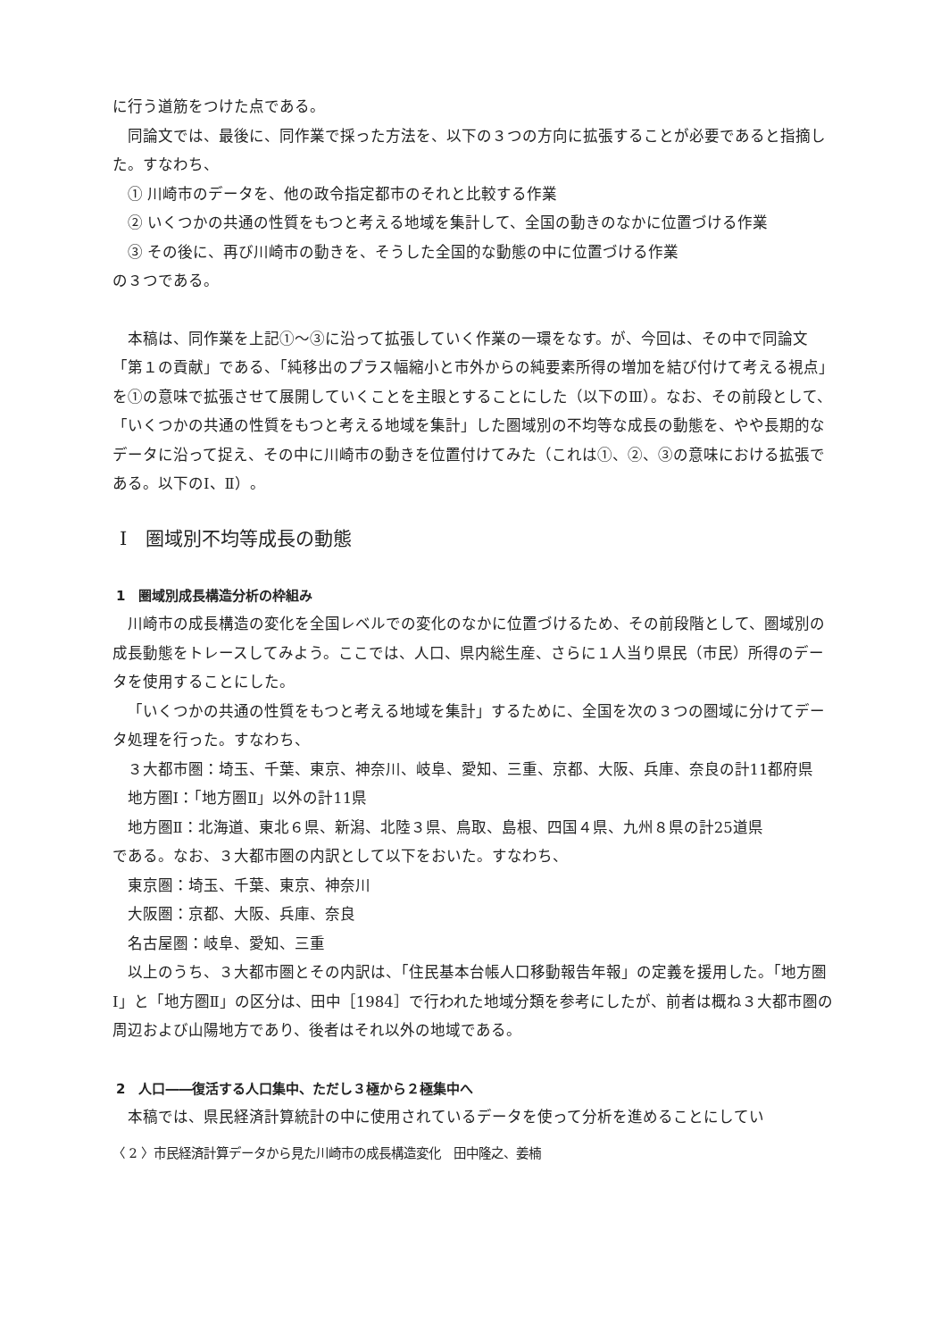に行う道筋をつけた点である。
同論文では、最後に、同作業で採った方法を、以下の３つの方向に拡張することが必要であると指摘した。すなわち、
① 川崎市のデータを、他の政令指定都市のそれと比較する作業
② いくつかの共通の性質をもつと考える地域を集計して、全国の動きのなかに位置づける作業
③ その後に、再び川崎市の動きを、そうした全国的な動態の中に位置づける作業
の３つである。
本稿は、同作業を上記①～③に沿って拡張していく作業の一環をなす。が、今回は、その中で同論文「第１の貢献」である、「純移出のプラス幅縮小と市外からの純要素所得の増加を結び付けて考える視点」を①の意味で拡張させて展開していくことを主眼とすることにした（以下のⅢ）。なお、その前段として、「いくつかの共通の性質をもつと考える地域を集計」した圏域別の不均等な成長の動態を、やや長期的なデータに沿って捉え、その中に川崎市の動きを位置付けてみた（これは①、②、③の意味における拡張である。以下のⅠ、Ⅱ）。
Ⅰ　圏域別不均等成長の動態
1　圏域別成長構造分析の枠組み
川崎市の成長構造の変化を全国レベルでの変化のなかに位置づけるため、その前段階として、圏域別の成長動態をトレースしてみよう。ここでは、人口、県内総生産、さらに１人当り県民（市民）所得のデータを使用することにした。
「いくつかの共通の性質をもつと考える地域を集計」するために、全国を次の３つの圏域に分けてデータ処理を行った。すなわち、
３大都市圏：埼玉、千葉、東京、神奈川、岐阜、愛知、三重、京都、大阪、兵庫、奈良の計11都府県
地方圏Ⅰ：「地方圏Ⅱ」以外の計11県
地方圏Ⅱ：北海道、東北６県、新潟、北陸３県、鳥取、島根、四国４県、九州８県の計25道県
である。なお、３大都市圏の内訳として以下をおいた。すなわち、
東京圏：埼玉、千葉、東京、神奈川
大阪圏：京都、大阪、兵庫、奈良
名古屋圏：岐阜、愛知、三重
以上のうち、３大都市圏とその内訳は、「住民基本台帳人口移動報告年報」の定義を援用した。「地方圏Ⅰ」と「地方圏Ⅱ」の区分は、田中［1984］で行われた地域分類を参考にしたが、前者は概ね３大都市圏の周辺および山陽地方であり、後者はそれ以外の地域である。
2　人口――復活する人口集中、ただし３極から２極集中へ
本稿では、県民経済計算統計の中に使用されているデータを使って分析を進めることにしてい
〈 2 〉市民経済計算データから見た川崎市の成長構造変化　田中隆之、姜楠